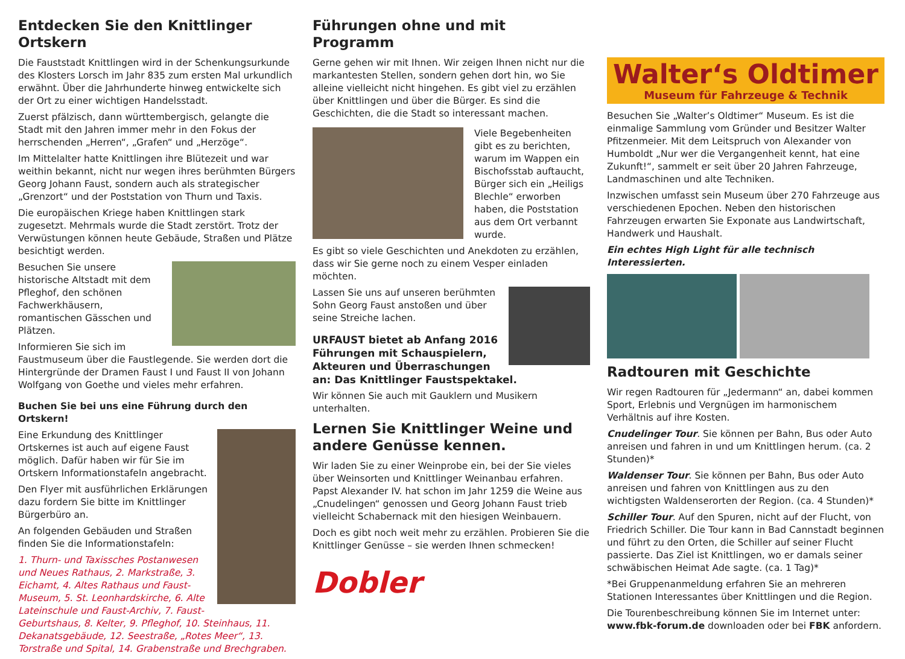Entdecken Sie den Knittlinger Ortskern
Die Fauststadt Knittlingen wird in der Schenkungsurkunde des Klosters Lorsch im Jahr 835 zum ersten Mal urkundlich erwähnt. Über die Jahrhunderte hinweg entwickelte sich der Ort zu einer wichtigen Handelsstadt.
Zuerst pfälzisch, dann württembergisch, gelangte die Stadt mit den Jahren immer mehr in den Fokus der herrschenden „Herren“, „Grafen“ und „Herzöge“.
Im Mittelalter hatte Knittlingen ihre Blütezeit und war weithin bekannt, nicht nur wegen ihres berühmten Bürgers Georg Johann Faust, sondern auch als strategischer „Grenzort“ und der Poststation von Thurn und Taxis.
Die europäischen Kriege haben Knittlingen stark zugesetzt. Mehrmals wurde die Stadt zerstört. Trotz der Verwüstungen können heute Gebäude, Straßen und Plätze besichtigt werden.
Besuchen Sie unsere historische Altstadt mit dem Pfleghof, den schönen Fachwerkhäusern, romantischen Gässchen und Plätzen.
Informieren Sie sich im Faustmuseum über die Faustlegende. Sie werden dort die Hintergründe der Dramen Faust I und Faust II von Johann Wolfgang von Goethe und vieles mehr erfahren.
Buchen Sie bei uns eine Führung durch den Ortskern!
Eine Erkundung des Knittlinger Ortskernes ist auch auf eigene Faust möglich. Dafür haben wir für Sie im Ortskern Informationstafeln angebracht.
Den Flyer mit ausführlichen Erklärungen dazu fordern Sie bitte im Knittlinger Bürgerbüro an.
An folgenden Gebäuden und Straßen finden Sie die Informationstafeln:
1. Thurn- und Taxissches Postanwesen und Neues Rathaus, 2. Markstraße, 3. Eichamt, 4. Altes Rathaus und Faust-Museum, 5. St. Leonhardskirche, 6. Alte Lateinschule und Faust-Archiv, 7. Faust-Geburtshaus, 8. Kelter, 9. Pfleghof, 10. Steinhaus, 11. Dekanatsgebäude, 12. Seestraße, „Rotes Meer“, 13. Torstraße und Spital, 14. Grabenstraße und Brechgraben.
Führungen ohne und mit Programm
Gerne gehen wir mit Ihnen. Wir zeigen Ihnen nicht nur die markantesten Stellen, sondern gehen dort hin, wo Sie alleine vielleicht nicht hingehen. Es gibt viel zu erzählen über Knittlingen und über die Bürger. Es sind die Geschichten, die die Stadt so interessant machen.
Viele Begebenheiten gibt es zu berichten, warum im Wappen ein Bischofsstab auftaucht, Bürger sich ein „Heiligs Blechle“ erworben haben, die Poststation aus dem Ort verbannt wurde.
Es gibt so viele Geschichten und Anekdoten zu erzählen, dass wir Sie gerne noch zu einem Vesper einladen möchten.
Lassen Sie uns auf unseren berühmten Sohn Georg Faust anstoßen und über seine Streiche lachen.
URFAUST bietet ab Anfang 2016 Führungen mit Schauspielern, Akteuren und Überraschungen an: Das Knittlinger Faustspektakel.
Wir können Sie auch mit Gauklern und Musikern unterhalten.
Lernen Sie Knittlinger Weine und andere Genüsse kennen.
Wir laden Sie zu einer Weinprobe ein, bei der Sie vieles über Weinsorten und Knittlinger Weinanbau erfahren. Papst Alexander IV. hat schon im Jahr 1259 die Weine aus „Cnudelingen“ genossen und Georg Johann Faust trieb vielleicht Schabernack mit den hiesigen Weinbauern.
Doch es gibt noch weit mehr zu erzählen. Probieren Sie die Knittlinger Genüsse – sie werden Ihnen schmecken!
Dobler
Walter‘s Oldtimer
Museum für Fahrzeuge & Technik
Besuchen Sie „Walter’s Oldtimer“ Museum. Es ist die einmalige Sammlung vom Gründer und Besitzer Walter Pfitzenmeier. Mit dem Leitspruch von Alexander von Humboldt „Nur wer die Vergangenheit kennt, hat eine Zukunft!“, sammelt er seit über 20 Jahren Fahrzeuge, Landmaschinen und alte Techniken.
Inzwischen umfasst sein Museum über 270 Fahrzeuge aus verschiedenen Epochen. Neben den historischen Fahrzeugen erwarten Sie Exponate aus Landwirtschaft, Handwerk und Haushalt.
Ein echtes High Light für alle technisch Interessierten.
Radtouren mit Geschichte
Wir regen Radtouren für „Jedermann“ an, dabei kommen Sport, Erlebnis und Vergnügen im harmonischem Verhältnis auf ihre Kosten.
Cnudelinger Tour. Sie können per Bahn, Bus oder Auto anreisen und fahren in und um Knittlingen herum. (ca. 2 Stunden)*
Waldenser Tour. Sie können per Bahn, Bus oder Auto anreisen und fahren von Knittlingen aus zu den wichtigsten Waldenserorten der Region. (ca. 4 Stunden)*
Schiller Tour. Auf den Spuren, nicht auf der Flucht, von Friedrich Schiller. Die Tour kann in Bad Cannstadt beginnen und führt zu den Orten, die Schiller auf seiner Flucht passierte. Das Ziel ist Knittlingen, wo er damals seiner schwäbischen Heimat Ade sagte. (ca. 1 Tag)*
*Bei Gruppenanmeldung erfahren Sie an mehreren Stationen Interessantes über Knittlingen und die Region.
Die Tourenbeschreibung können Sie im Internet unter: www.fbk-forum.de downloaden oder bei FBK anfordern.